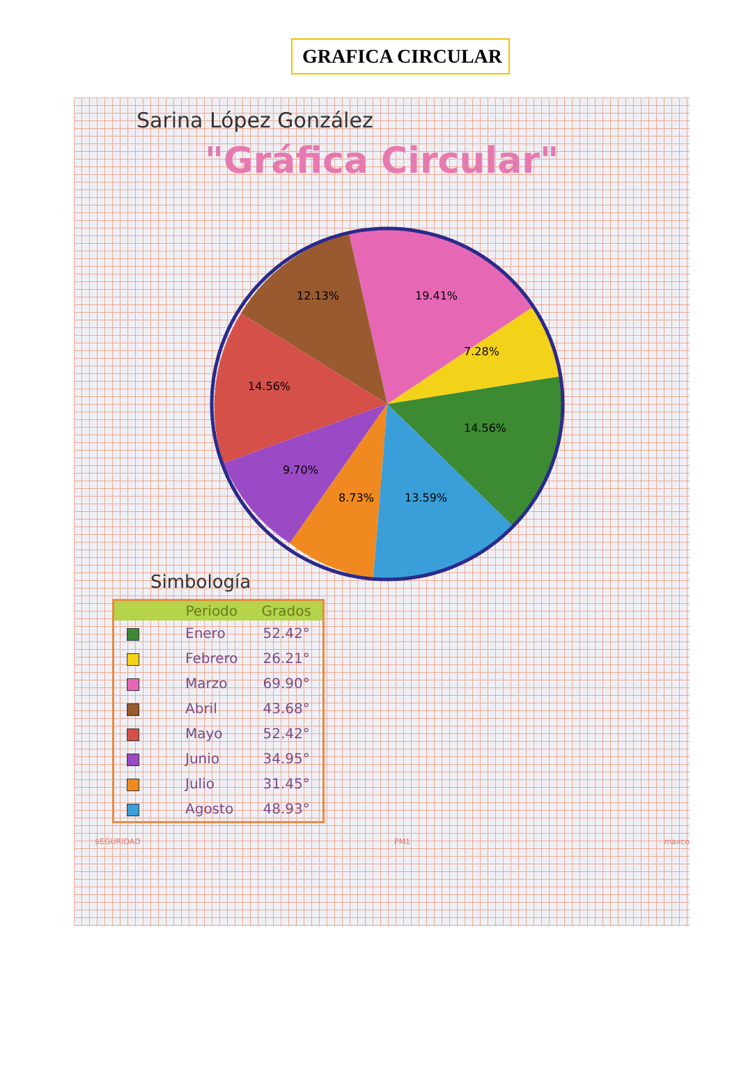GRAFICA CIRCULAR
Sarina López González
"Gráfica Circular"
14.56%
7.28%
19.41%
12.13%
14.56%
9.70%
8.73%
13.59%
Simbología
| | Periodo | Grados |
| --- | --- | --- |
| | Enero | 52.42° |
| | Febrero | 26.21° |
| | Marzo | 69.90° |
| | Abril | 43.68° |
| | Mayo | 52.42° |
| | Junio | 34.95° |
| | Julio | 31.45° |
| | Agosto | 48.93° |
$EGURIDAD PM1 maxco